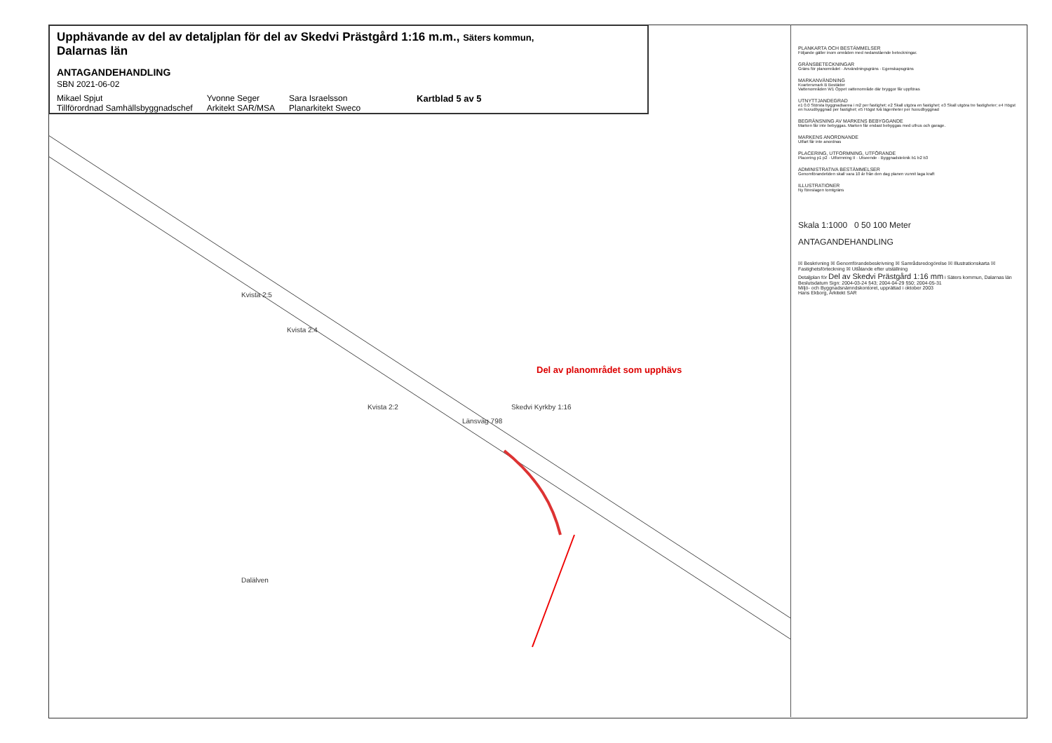Upphävande av del av detaljplan för del av Skedvi Prästgård 1:16 m.m., Säters kommun,
Dalarnas län
ANTAGANDEHANDLING
SBN 2021-06-02
Mikael Spjut
Tillförordnad Samhällsbyggnadschef
Yvonne Seger
Arkitekt SAR/MSA
Sara Israelsson
Planarkitekt Sweco
Kartblad 5 av 5
Del av planområdet som upphävs
Dalälven
Skedvi Kyrkby 1:16
Länsväg 798
Kvista 2:5
Kvista 2:4
Kvista 2:2
PLANKARTA OCH BESTÄMMELSER
Följande gäller inom områden med nedanstående beteckningar.
GRÄNSBETECKNINGAR
Gräns för planområdet · Användningsgräns · Egenskapsgräns
MARKANVÄNDNING
Kvartersmark B Bostäder
Vattenområden W1 Öppet vattenområde där bryggor får uppföras
UTNYTTJANDEGRAD
e1 0.0 Största byggnadsarea i m2 per fastighet; e2 Skall utgöra en fastighet; e3 Skall utgöra tre fastigheter; e4 Högst en huvudbyggnad per fastighet; e5 Högst två lägenheter per huvudbyggnad
BEGRÄNSNING AV MARKENS BEBYGGANDE
Marken får inte bebyggas. Marken får endast bebyggas med uthus och garage.
MARKENS ANORDNANDE
Utfart får inte anordnas
PLACERING, UTFORMNING, UTFÖRANDE
Placering p1 p2 · Utformning II · Utseende · Byggnadsteknik b1 b2 b3
ADMINISTRATIVA BESTÄMMELSER
Genomförandetiden skall vara 10 år från den dag planen vunnit laga kraft
ILLUSTRATIONER
Ny föreslagen tomtgräns
Skala 1:1000 0 50 100 Meter
ANTAGANDEHANDLING
☒ Beskrivning ☒ Genomförandebeskrivning ☒ Samrådsredogörelse ☒ Illustrationskarta ☒ Fastighetsförteckning ☒ Utlåtande efter utställning
Detaljplan för Del av Skedvi Prästgård 1:16 mm i Säters kommun, Dalarnas län
Beslutsdatum Sign: 2004-03-24 §43; 2004-04-29 §50; 2004-05-31
Miljö- och Byggnadsnämndskontoret, upprättad i oktober 2003
Hans Ekborg, Arkitekt SAR